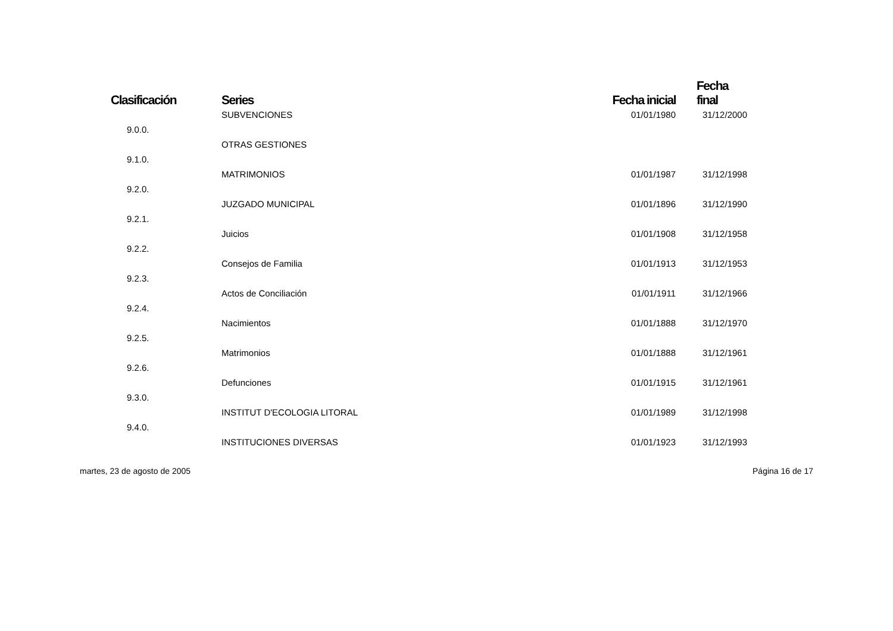| Clasificación | Series | Fecha inicial | Fecha final |
| --- | --- | --- | --- |
| | SUBVENCIONES | 01/01/1980 | 31/12/2000 |
| 9.0.0. | | | |
| | OTRAS GESTIONES | | |
| 9.1.0. | | | |
| | MATRIMONIOS | 01/01/1987 | 31/12/1998 |
| 9.2.0. | | | |
| | JUZGADO MUNICIPAL | 01/01/1896 | 31/12/1990 |
| 9.2.1. | | | |
| | Juicios | 01/01/1908 | 31/12/1958 |
| 9.2.2. | | | |
| | Consejos de Familia | 01/01/1913 | 31/12/1953 |
| 9.2.3. | | | |
| | Actos de Conciliación | 01/01/1911 | 31/12/1966 |
| 9.2.4. | | | |
| | Nacimientos | 01/01/1888 | 31/12/1970 |
| 9.2.5. | | | |
| | Matrimonios | 01/01/1888 | 31/12/1961 |
| 9.2.6. | | | |
| | Defunciones | 01/01/1915 | 31/12/1961 |
| 9.3.0. | | | |
| | INSTITUT D'ECOLOGIA LITORAL | 01/01/1989 | 31/12/1998 |
| 9.4.0. | | | |
| | INSTITUCIONES DIVERSAS | 01/01/1923 | 31/12/1993 |
martes, 23 de agosto de 2005 Página 16 de 17